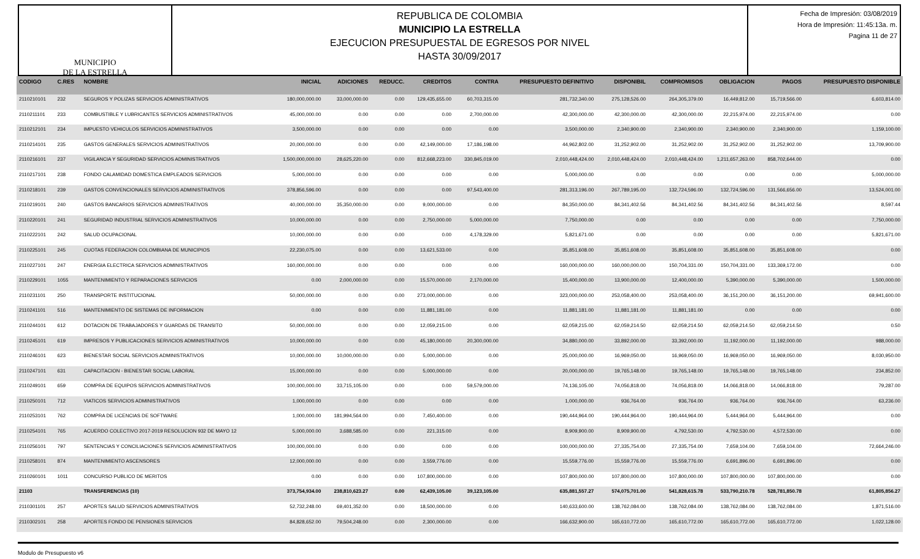MUNICIPIO
DE LA ESTRELLA
REPUBLICA DE COLOMBIA
MUNICIPIO LA ESTRELLA
EJECUCION PRESUPUESTAL DE EGRESOS POR NIVEL
HASTA 30/09/2017
Fecha de Impresión: 03/08/2019
Hora de Impresión: 11:45:13a. m.
Pagina 11 de 27
| CODIGO | C.RES | NOMBRE | INICIAL | ADICIONES | REDUCC. | CREDITOS | CONTRA | PRESUPUESTO DEFINITIVO | DISPONIBIL | COMPROMISOS | OBLIGACION | PAGOS | PRESUPUESTO DISPONIBLE |
| --- | --- | --- | --- | --- | --- | --- | --- | --- | --- | --- | --- | --- | --- |
| 2110210101 | 232 | SEGUROS Y POLIZAS SERVICIOS ADMINISTRATIVOS | 180,000,000.00 | 33,000,000.00 | 0.00 | 129,435,655.00 | 60,703,315.00 | 281,732,340.00 | 275,128,526.00 | 264,305,379.00 | 16,449,812.00 | 15,719,566.00 | 6,603,814.00 |
| 2110211101 | 233 | COMBUSTIBLE Y LUBRICANTES SERVICIOS ADMINISTRATIVOS | 45,000,000.00 | 0.00 | 0.00 | 0.00 | 2,700,000.00 | 42,300,000.00 | 42,300,000.00 | 42,300,000.00 | 22,215,974.00 | 22,215,974.00 | 0.00 |
| 2110212101 | 234 | IMPUESTO VEHICULOS SERVICIOS ADMINISTRATIVOS | 3,500,000.00 | 0.00 | 0.00 | 0.00 | 0.00 | 3,500,000.00 | 2,340,900.00 | 2,340,900.00 | 2,340,900.00 | 2,340,900.00 | 1,159,100.00 |
| 2110214101 | 235 | GASTOS GENERALES SERVICIOS ADMINISTRATIVOS | 20,000,000.00 | 0.00 | 0.00 | 42,149,000.00 | 17,186,198.00 | 44,962,802.00 | 31,252,902.00 | 31,252,902.00 | 31,252,902.00 | 31,252,902.00 | 13,709,900.00 |
| 2110216101 | 237 | VIGILANCIA Y SEGURIDAD SERVICIOS ADMINISTRATIVOS | 1,500,000,000.00 | 28,625,220.00 | 0.00 | 812,668,223.00 | 330,845,019.00 | 2,010,448,424.00 | 2,010,448,424.00 | 2,010,448,424.00 | 1,211,657,263.00 | 858,702,644.00 | 0.00 |
| 2110217101 | 238 | FONDO CALAMIDAD DOMESTICA EMPLEADOS SERVICIOS | 5,000,000.00 | 0.00 | 0.00 | 0.00 | 0.00 | 5,000,000.00 | 0.00 | 0.00 | 0.00 | 0.00 | 5,000,000.00 |
| 2110218101 | 239 | GASTOS CONVENCIONALES SERVICIOS ADMINISTRATIVOS | 378,856,596.00 | 0.00 | 0.00 | 0.00 | 97,543,400.00 | 281,313,196.00 | 267,789,195.00 | 132,724,596.00 | 132,724,596.00 | 131,566,656.00 | 13,524,001.00 |
| 2110219101 | 240 | GASTOS BANCARIOS SERVICIOS ADMINISTRATIVOS | 40,000,000.00 | 35,350,000.00 | 0.00 | 9,000,000.00 | 0.00 | 84,350,000.00 | 84,341,402.56 | 84,341,402.56 | 84,341,402.56 | 84,341,402.56 | 8,597.44 |
| 2110220101 | 241 | SEGURIDAD INDUSTRIAL SERVICIOS ADMINISTRATIVOS | 10,000,000.00 | 0.00 | 0.00 | 2,750,000.00 | 5,000,000.00 | 7,750,000.00 | 0.00 | 0.00 | 0.00 | 0.00 | 7,750,000.00 |
| 2110222101 | 242 | SALUD OCUPACIONAL | 10,000,000.00 | 0.00 | 0.00 | 0.00 | 4,178,329.00 | 5,821,671.00 | 0.00 | 0.00 | 0.00 | 0.00 | 5,821,671.00 |
| 2110225101 | 245 | CUOTAS FEDERACION COLOMBIANA DE MUNICIPIOS | 22,230,075.00 | 0.00 | 0.00 | 13,621,533.00 | 0.00 | 35,851,608.00 | 35,851,608.00 | 35,851,608.00 | 35,851,608.00 | 35,851,608.00 | 0.00 |
| 2110227101 | 247 | ENERGIA ELECTRICA SERVICIOS ADMINISTRATIVOS | 160,000,000.00 | 0.00 | 0.00 | 0.00 | 0.00 | 160,000,000.00 | 160,000,000.00 | 150,704,331.00 | 150,704,331.00 | 133,369,172.00 | 0.00 |
| 2110229101 | 1055 | MANTENIMIENTO Y REPARACIONES SERVICIOS | 0.00 | 2,000,000.00 | 0.00 | 15,570,000.00 | 2,170,000.00 | 15,400,000.00 | 13,900,000.00 | 12,400,000.00 | 5,390,000.00 | 5,390,000.00 | 1,500,000.00 |
| 2110231101 | 250 | TRANSPORTE INSTITUCIONAL | 50,000,000.00 | 0.00 | 0.00 | 273,000,000.00 | 0.00 | 323,000,000.00 | 253,058,400.00 | 253,058,400.00 | 36,151,200.00 | 36,151,200.00 | 69,941,600.00 |
| 2110241101 | 516 | MANTENIMIENTO DE SISTEMAS DE INFORMACION | 0.00 | 0.00 | 0.00 | 11,881,181.00 | 0.00 | 11,881,181.00 | 11,881,181.00 | 11,881,181.00 | 0.00 | 0.00 | 0.00 |
| 2110244101 | 612 | DOTACION DE TRABAJADORES Y GUARDAS DE TRANSITO | 50,000,000.00 | 0.00 | 0.00 | 12,059,215.00 | 0.00 | 62,059,215.00 | 62,059,214.50 | 62,059,214.50 | 62,059,214.50 | 62,059,214.50 | 0.50 |
| 2110245101 | 619 | IMPRESOS Y PUBLICACIONES SERVICIOS ADMINISTRATIVOS | 10,000,000.00 | 0.00 | 0.00 | 45,180,000.00 | 20,300,000.00 | 34,880,000.00 | 33,892,000.00 | 33,392,000.00 | 11,192,000.00 | 11,192,000.00 | 988,000.00 |
| 2110246101 | 623 | BIENESTAR SOCIAL SERVICIOS ADMINISTRATIVOS | 10,000,000.00 | 10,000,000.00 | 0.00 | 5,000,000.00 | 0.00 | 25,000,000.00 | 16,969,050.00 | 16,969,050.00 | 16,969,050.00 | 16,969,050.00 | 8,030,950.00 |
| 2110247101 | 631 | CAPACITACION - BIENESTAR SOCIAL LABORAL | 15,000,000.00 | 0.00 | 0.00 | 5,000,000.00 | 0.00 | 20,000,000.00 | 19,765,148.00 | 19,765,148.00 | 19,765,148.00 | 19,765,148.00 | 234,852.00 |
| 2110249101 | 659 | COMPRA DE EQUIPOS SERVICIOS ADMINISTRATIVOS | 100,000,000.00 | 33,715,105.00 | 0.00 | 0.00 | 59,579,000.00 | 74,136,105.00 | 74,056,818.00 | 74,056,818.00 | 14,066,818.00 | 14,066,818.00 | 79,287.00 |
| 2110250101 | 712 | VIATICOS SERVICIOS ADMINISTRATIVOS | 1,000,000.00 | 0.00 | 0.00 | 0.00 | 0.00 | 1,000,000.00 | 936,764.00 | 936,764.00 | 936,764.00 | 936,764.00 | 63,236.00 |
| 2110253101 | 762 | COMPRA DE LICENCIAS DE SOFTWARE | 1,000,000.00 | 181,994,564.00 | 0.00 | 7,450,400.00 | 0.00 | 190,444,964.00 | 190,444,964.00 | 190,444,964.00 | 5,444,964.00 | 5,444,964.00 | 0.00 |
| 2110254101 | 765 | ACUERDO COLECTIVO 2017-2019 RESOLUCION 932 DE MAYO 12 | 5,000,000.00 | 3,688,585.00 | 0.00 | 221,315.00 | 0.00 | 8,909,900.00 | 8,909,900.00 | 4,792,530.00 | 4,792,530.00 | 4,572,530.00 | 0.00 |
| 2110256101 | 797 | SENTENCIAS Y CONCILIACIONES SERVICIOS ADMINISTRATIVOS | 100,000,000.00 | 0.00 | 0.00 | 0.00 | 0.00 | 100,000,000.00 | 27,335,754.00 | 27,335,754.00 | 7,659,104.00 | 7,659,104.00 | 72,664,246.00 |
| 2110258101 | 874 | MANTENIMIENTO ASCENSORES | 12,000,000.00 | 0.00 | 0.00 | 3,559,776.00 | 0.00 | 15,559,776.00 | 15,559,776.00 | 15,559,776.00 | 6,691,896.00 | 6,691,896.00 | 0.00 |
| 2110260101 | 1011 | CONCURSO PUBLICO DE MERITOS | 0.00 | 0.00 | 0.00 | 107,800,000.00 | 0.00 | 107,800,000.00 | 107,800,000.00 | 107,800,000.00 | 107,800,000.00 | 107,800,000.00 | 0.00 |
| 21103 | | TRANSFERENCIAS (10) | 373,754,934.00 | 238,810,623.27 | 0.00 | 62,439,105.00 | 39,123,105.00 | 635,881,557.27 | 574,075,701.00 | 541,828,615.78 | 533,790,210.78 | 528,781,850.78 | 61,805,856.27 |
| 2110301101 | 257 | APORTES SALUD SERVICIOS ADMINISTRATIVOS | 52,732,248.00 | 69,401,352.00 | 0.00 | 18,500,000.00 | 0.00 | 140,633,600.00 | 138,762,084.00 | 138,762,084.00 | 138,762,084.00 | 138,762,084.00 | 1,871,516.00 |
| 2110302101 | 258 | APORTES FONDO DE PENSIONES SERVICIOS | 84,828,652.00 | 79,504,248.00 | 0.00 | 2,300,000.00 | 0.00 | 166,632,900.00 | 165,610,772.00 | 165,610,772.00 | 165,610,772.00 | 165,610,772.00 | 1,022,128.00 |
Modulo de Presupuesto v6